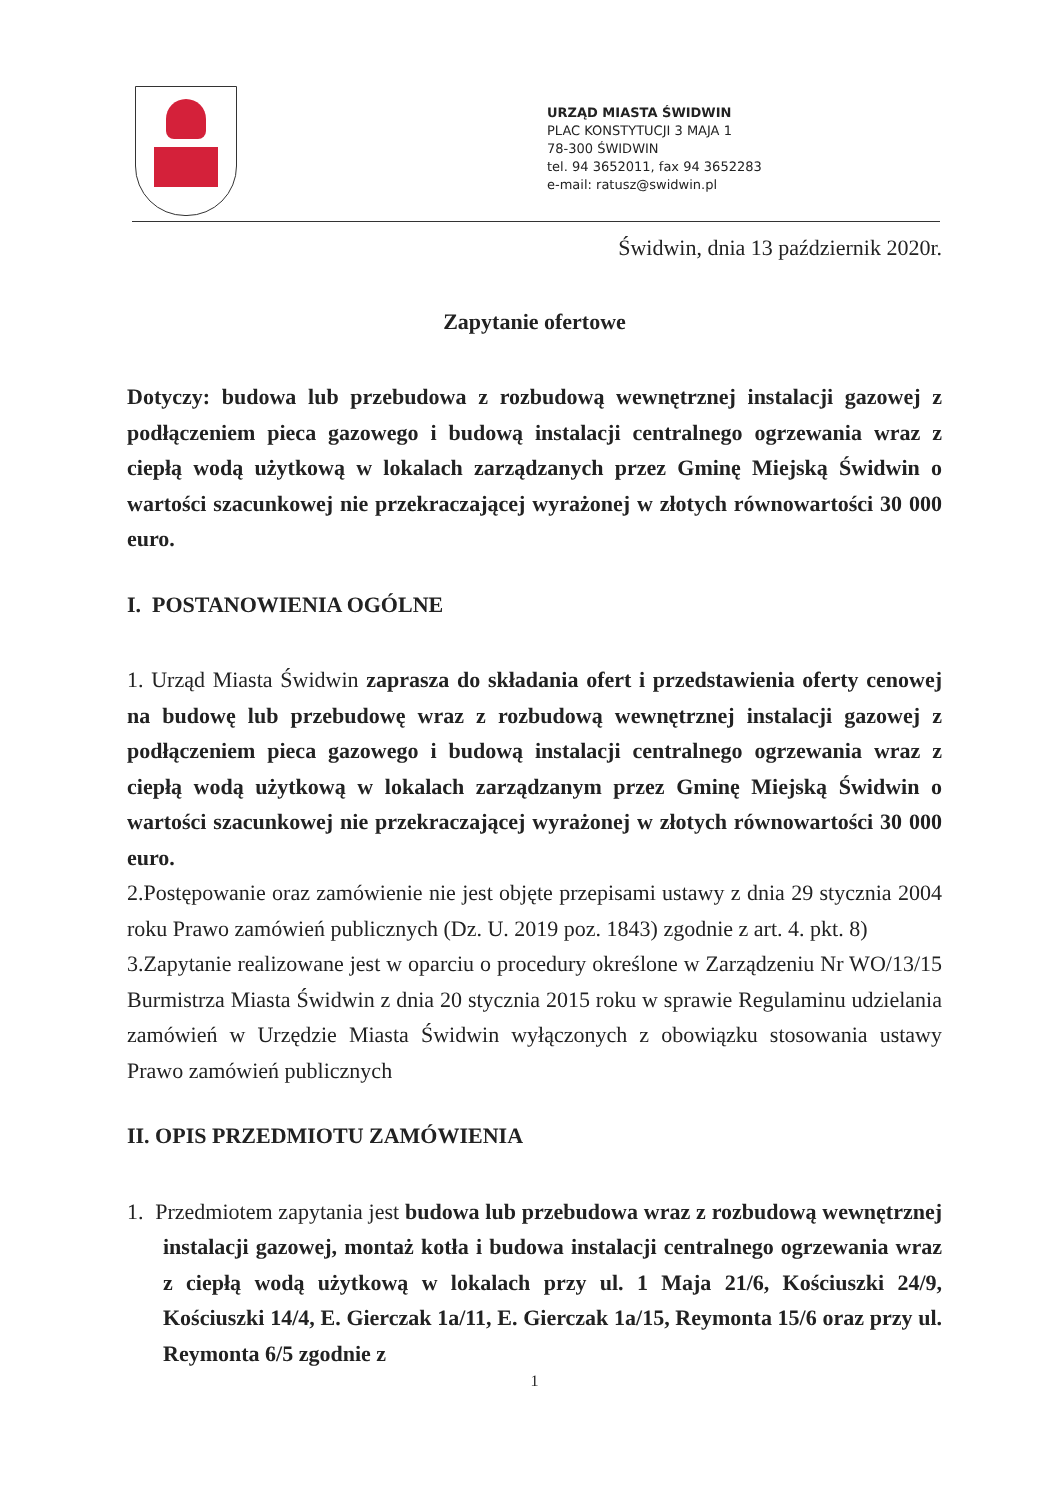URZĄD MIASTA ŚWIDWIN
PLAC KONSTYTUCJI 3 MAJA 1
78-300 ŚWIDWIN
tel. 94 3652011, fax 94 3652283
e-mail: ratusz@swidwin.pl
Świdwin, dnia 13 październik 2020r.
Zapytanie ofertowe
Dotyczy: budowa lub przebudowa z rozbudową wewnętrznej instalacji gazowej z podłączeniem pieca gazowego i budową instalacji centralnego ogrzewania wraz z ciepłą wodą użytkową w lokalach zarządzanych przez Gminę Miejską Świdwin o wartości szacunkowej nie przekraczającej wyrażonej w złotych równowartości 30 000 euro.
I. POSTANOWIENIA OGÓLNE
1. Urząd Miasta Świdwin zaprasza do składania ofert i przedstawienia oferty cenowej na budowę lub przebudowę wraz z rozbudową wewnętrznej instalacji gazowej z podłączeniem pieca gazowego i budową instalacji centralnego ogrzewania wraz z ciepłą wodą użytkową w lokalach zarządzanym przez Gminę Miejską Świdwin o wartości szacunkowej nie przekraczającej wyrażonej w złotych równowartości 30 000 euro.
2.Postępowanie oraz zamówienie nie jest objęte przepisami ustawy z dnia 29 stycznia 2004 roku Prawo zamówień publicznych (Dz. U. 2019 poz. 1843) zgodnie z art. 4. pkt. 8)
3.Zapytanie realizowane jest w oparciu o procedury określone w Zarządzeniu Nr WO/13/15 Burmistrza Miasta Świdwin z dnia 20 stycznia 2015 roku w sprawie Regulaminu udzielania zamówień w Urzędzie Miasta Świdwin wyłączonych z obowiązku stosowania ustawy Prawo zamówień publicznych
II. OPIS PRZEDMIOTU ZAMÓWIENIA
1. Przedmiotem zapytania jest budowa lub przebudowa wraz z rozbudową wewnętrznej instalacji gazowej, montaż kotła i budowa instalacji centralnego ogrzewania wraz z ciepłą wodą użytkową w lokalach przy ul. 1 Maja 21/6, Kościuszki 24/9, Kościuszki 14/4, E. Gierczak 1a/11, E. Gierczak 1a/15, Reymonta 15/6 oraz przy ul. Reymonta 6/5 zgodnie z
1